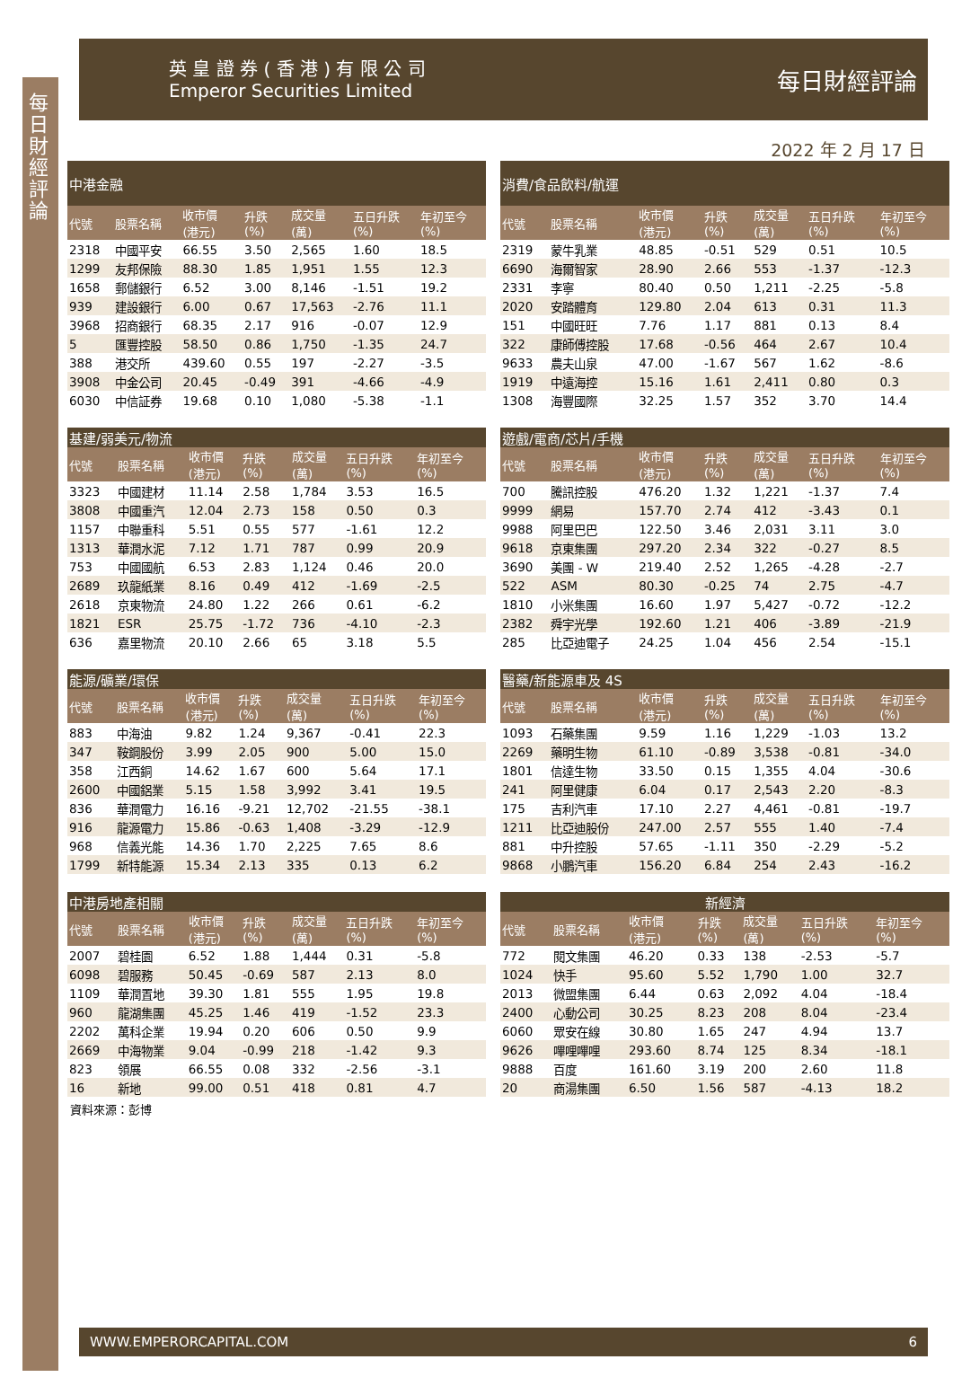每日財經評論
英 皇 證 券 ( 香 港 ) 有 限 公 司
Emperor Securities Limited
每日財經評論
2022 年 2 月 17 日
| 中港金融 | | | | | | |
| --- | --- | --- | --- | --- | --- | --- |
| 代號 | 股票名稱 | 收市價 (港元) | 升跌 (%) | 成交量 (萬) | 五日升跌 (%) | 年初至今 (%) |
| 2318 | 中國平安 | 66.55 | 3.50 | 2,565 | 1.60 | 18.5 |
| 1299 | 友邦保險 | 88.30 | 1.85 | 1,951 | 1.55 | 12.3 |
| 1658 | 郵儲銀行 | 6.52 | 3.00 | 8,146 | -1.51 | 19.2 |
| 939 | 建設銀行 | 6.00 | 0.67 | 17,563 | -2.76 | 11.1 |
| 3968 | 招商銀行 | 68.35 | 2.17 | 916 | -0.07 | 12.9 |
| 5 | 匯豐控股 | 58.50 | 0.86 | 1,750 | -1.35 | 24.7 |
| 388 | 港交所 | 439.60 | 0.55 | 197 | -2.27 | -3.5 |
| 3908 | 中金公司 | 20.45 | -0.49 | 391 | -4.66 | -4.9 |
| 6030 | 中信証券 | 19.68 | 0.10 | 1,080 | -5.38 | -1.1 |
| 消費/食品飲料/航運 | | | | | | |
| --- | --- | --- | --- | --- | --- | --- |
| 代號 | 股票名稱 | 收市價 (港元) | 升跌 (%) | 成交量 (萬) | 五日升跌 (%) | 年初至今 (%) |
| 2319 | 蒙牛乳業 | 48.85 | -0.51 | 529 | 0.51 | 10.5 |
| 6690 | 海爾智家 | 28.90 | 2.66 | 553 | -1.37 | -12.3 |
| 2331 | 李寧 | 80.40 | 0.50 | 1,211 | -2.25 | -5.8 |
| 2020 | 安踏體育 | 129.80 | 2.04 | 613 | 0.31 | 11.3 |
| 151 | 中國旺旺 | 7.76 | 1.17 | 881 | 0.13 | 8.4 |
| 322 | 康師傅控股 | 17.68 | -0.56 | 464 | 2.67 | 10.4 |
| 9633 | 農夫山泉 | 47.00 | -1.67 | 567 | 1.62 | -8.6 |
| 1919 | 中遠海控 | 15.16 | 1.61 | 2,411 | 0.80 | 0.3 |
| 1308 | 海豐國際 | 32.25 | 1.57 | 352 | 3.70 | 14.4 |
| 基建/弱美元/物流 | | | | | | |
| --- | --- | --- | --- | --- | --- | --- |
| 代號 | 股票名稱 | 收市價 (港元) | 升跌 (%) | 成交量 (萬) | 五日升跌 (%) | 年初至今 (%) |
| 3323 | 中國建材 | 11.14 | 2.58 | 1,784 | 3.53 | 16.5 |
| 3808 | 中國重汽 | 12.04 | 2.73 | 158 | 0.50 | 0.3 |
| 1157 | 中聯重科 | 5.51 | 0.55 | 577 | -1.61 | 12.2 |
| 1313 | 華潤水泥 | 7.12 | 1.71 | 787 | 0.99 | 20.9 |
| 753 | 中國國航 | 6.53 | 2.83 | 1,124 | 0.46 | 20.0 |
| 2689 | 玖龍紙業 | 8.16 | 0.49 | 412 | -1.69 | -2.5 |
| 2618 | 京東物流 | 24.80 | 1.22 | 266 | 0.61 | -6.2 |
| 1821 | ESR | 25.75 | -1.72 | 736 | -4.10 | -2.3 |
| 636 | 嘉里物流 | 20.10 | 2.66 | 65 | 3.18 | 5.5 |
| 遊戲/電商/芯片/手機 | | | | | | |
| --- | --- | --- | --- | --- | --- | --- |
| 代號 | 股票名稱 | 收市價 (港元) | 升跌 (%) | 成交量 (萬) | 五日升跌 (%) | 年初至今 (%) |
| 700 | 騰訊控股 | 476.20 | 1.32 | 1,221 | -1.37 | 7.4 |
| 9999 | 網易 | 157.70 | 2.74 | 412 | -3.43 | 0.1 |
| 9988 | 阿里巴巴 | 122.50 | 3.46 | 2,031 | 3.11 | 3.0 |
| 9618 | 京東集團 | 297.20 | 2.34 | 322 | -0.27 | 8.5 |
| 3690 | 美團 - W | 219.40 | 2.52 | 1,265 | -4.28 | -2.7 |
| 522 | ASM | 80.30 | -0.25 | 74 | 2.75 | -4.7 |
| 1810 | 小米集團 | 16.60 | 1.97 | 5,427 | -0.72 | -12.2 |
| 2382 | 舜宇光學 | 192.60 | 1.21 | 406 | -3.89 | -21.9 |
| 285 | 比亞迪電子 | 24.25 | 1.04 | 456 | 2.54 | -15.1 |
| 能源/礦業/環保 | | | | | | |
| --- | --- | --- | --- | --- | --- | --- |
| 代號 | 股票名稱 | 收市價 (港元) | 升跌 (%) | 成交量 (萬) | 五日升跌 (%) | 年初至今 (%) |
| 883 | 中海油 | 9.82 | 1.24 | 9,367 | -0.41 | 22.3 |
| 347 | 鞍鋼股份 | 3.99 | 2.05 | 900 | 5.00 | 15.0 |
| 358 | 江西銅 | 14.62 | 1.67 | 600 | 5.64 | 17.1 |
| 2600 | 中國鋁業 | 5.15 | 1.58 | 3,992 | 3.41 | 19.5 |
| 836 | 華潤電力 | 16.16 | -9.21 | 12,702 | -21.55 | -38.1 |
| 916 | 龍源電力 | 15.86 | -0.63 | 1,408 | -3.29 | -12.9 |
| 968 | 信義光能 | 14.36 | 1.70 | 2,225 | 7.65 | 8.6 |
| 1799 | 新特能源 | 15.34 | 2.13 | 335 | 0.13 | 6.2 |
| 醫藥/新能源車及 4S | | | | | | |
| --- | --- | --- | --- | --- | --- | --- |
| 代號 | 股票名稱 | 收市價 (港元) | 升跌 (%) | 成交量 (萬) | 五日升跌 (%) | 年初至今 (%) |
| 1093 | 石藥集團 | 9.59 | 1.16 | 1,229 | -1.03 | 13.2 |
| 2269 | 藥明生物 | 61.10 | -0.89 | 3,538 | -0.81 | -34.0 |
| 1801 | 信達生物 | 33.50 | 0.15 | 1,355 | 4.04 | -30.6 |
| 241 | 阿里健康 | 6.04 | 0.17 | 2,543 | 2.20 | -8.3 |
| 175 | 吉利汽車 | 17.10 | 2.27 | 4,461 | -0.81 | -19.7 |
| 1211 | 比亞迪股份 | 247.00 | 2.57 | 555 | 1.40 | -7.4 |
| 881 | 中升控股 | 57.65 | -1.11 | 350 | -2.29 | -5.2 |
| 9868 | 小鵬汽車 | 156.20 | 6.84 | 254 | 2.43 | -16.2 |
| 中港房地產相關 | | | | | | |
| --- | --- | --- | --- | --- | --- | --- |
| 代號 | 股票名稱 | 收市價 (港元) | 升跌 (%) | 成交量 (萬) | 五日升跌 (%) | 年初至今 (%) |
| 2007 | 碧桂園 | 6.52 | 1.88 | 1,444 | 0.31 | -5.8 |
| 6098 | 碧服務 | 50.45 | -0.69 | 587 | 2.13 | 8.0 |
| 1109 | 華潤置地 | 39.30 | 1.81 | 555 | 1.95 | 19.8 |
| 960 | 龍湖集團 | 45.25 | 1.46 | 419 | -1.52 | 23.3 |
| 2202 | 萬科企業 | 19.94 | 0.20 | 606 | 0.50 | 9.9 |
| 2669 | 中海物業 | 9.04 | -0.99 | 218 | -1.42 | 9.3 |
| 823 | 領展 | 66.55 | 0.08 | 332 | -2.56 | -3.1 |
| 16 | 新地 | 99.00 | 0.51 | 418 | 0.81 | 4.7 |
| 新經濟 | | | | | | |
| --- | --- | --- | --- | --- | --- | --- |
| 代號 | 股票名稱 | 收市價 (港元) | 升跌 (%) | 成交量 (萬) | 五日升跌 (%) | 年初至今 (%) |
| 772 | 閱文集團 | 46.20 | 0.33 | 138 | -2.53 | -5.7 |
| 1024 | 快手 | 95.60 | 5.52 | 1,790 | 1.00 | 32.7 |
| 2013 | 微盟集團 | 6.44 | 0.63 | 2,092 | 4.04 | -18.4 |
| 2400 | 心動公司 | 30.25 | 8.23 | 208 | 8.04 | -23.4 |
| 6060 | 眾安在線 | 30.80 | 1.65 | 247 | 4.94 | 13.7 |
| 9626 | 嗶哩嗶哩 | 293.60 | 8.74 | 125 | 8.34 | -18.1 |
| 9888 | 百度 | 161.60 | 3.19 | 200 | 2.60 | 11.8 |
| 20 | 商湯集團 | 6.50 | 1.56 | 587 | -4.13 | 18.2 |
資料來源：彭博
WWW.EMPERORCAPITAL.COM 6